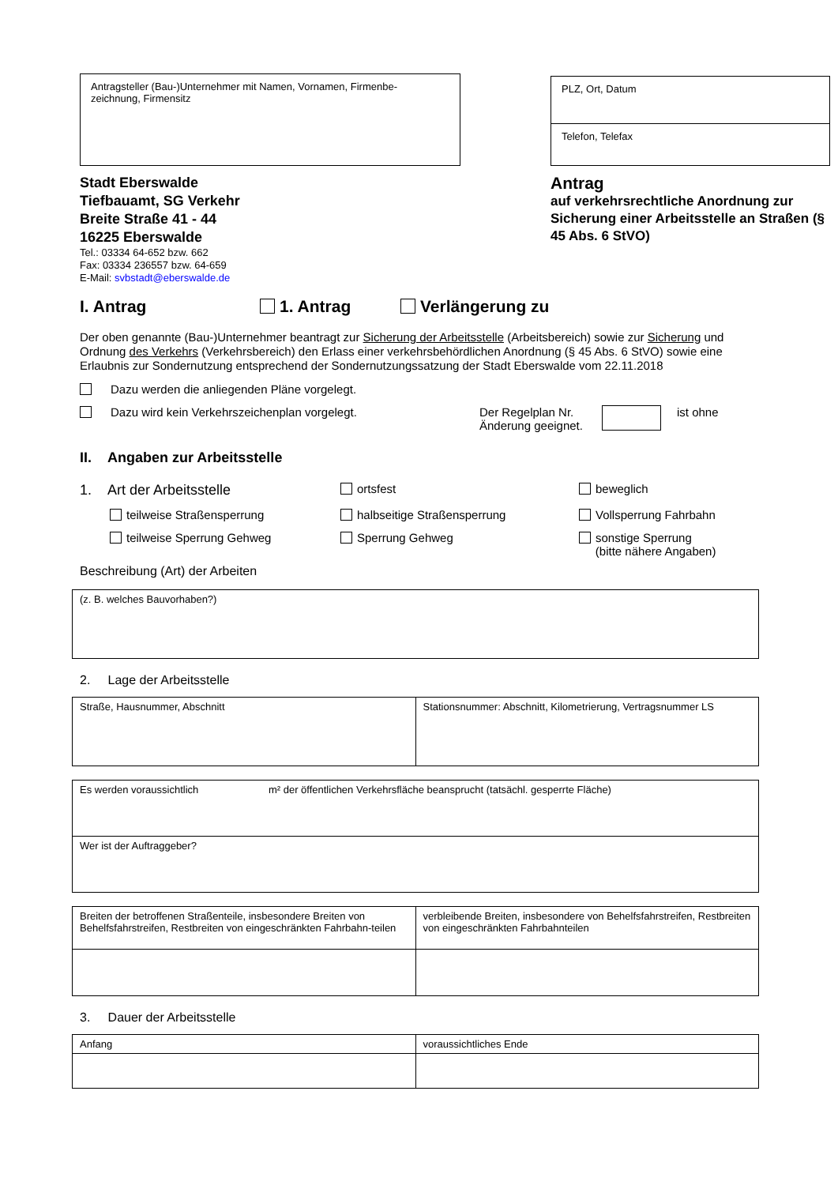Antragsteller (Bau-)Unternehmer mit Namen, Vornamen, Firmenbe-
zeichnung, Firmensitz
PLZ, Ort, Datum
Telefon, Telefax
Stadt Eberswalde
Tiefbauamt, SG Verkehr
Breite Straße 41 - 44
16225 Eberswalde
Tel.: 03334 64-652 bzw. 662
Fax: 03334 236557 bzw. 64-659
E-Mail: svbstadt@eberswalde.de
Antrag
auf verkehrsrechtliche Anordnung zur Sicherung einer Arbeitsstelle an Straßen (§ 45 Abs. 6 StVO)
I. Antrag 1. Antrag Verlängerung zu
Der oben genannte (Bau-)Unternehmer beantragt zur Sicherung der Arbeitsstelle (Arbeitsbereich) sowie zur Sicherung und Ordnung des Verkehrs (Verkehrsbereich) den Erlass einer verkehrsbehördlichen Anordnung (§ 45 Abs. 6 StVO) sowie eine Erlaubnis zur Sondernutzung entsprechend der Sondernutzungssatzung der Stadt Eberswalde vom 22.11.2018
Dazu werden die anliegenden Pläne vorgelegt.
Dazu wird kein Verkehrszeichenplan vorgelegt. Der Regelplan Nr. Änderung geeignet. ist ohne
II. Angaben zur Arbeitsstelle
1. Art der Arbeitsstelle ortsfest beweglich
teilweise Straßensperrung halbseitige Straßensperrung Vollsperrung Fahrbahn
teilweise Sperrung Gehweg Sperrung Gehweg sonstige Sperrung
(bitte nähere Angaben)
Beschreibung (Art) der Arbeiten
| (z. B. welches Bauvorhaben?) |
2. Lage der Arbeitsstelle
| Straße, Hausnummer, Abschnitt | Stationsnummer: Abschnitt, Kilometrierung, Vertragsnummer LS |
| Es werden voraussichtlich m² der öffentlichen Verkehrsfläche beansprucht (tatsächl. gesperrte Fläche) |
| Wer ist der Auftraggeber? |
| Breiten der betroffenen Straßenteile, insbesondere Breiten von Behelfsfahrstreifen, Restbreiten von eingeschränkten Fahrbahn-teilen | verbleibende Breiten, insbesondere von Behelfsfahrstreifen, Restbreiten von eingeschränkten Fahrbahnteilen |
3. Dauer der Arbeitsstelle
| Anfang | voraussichtliches Ende |